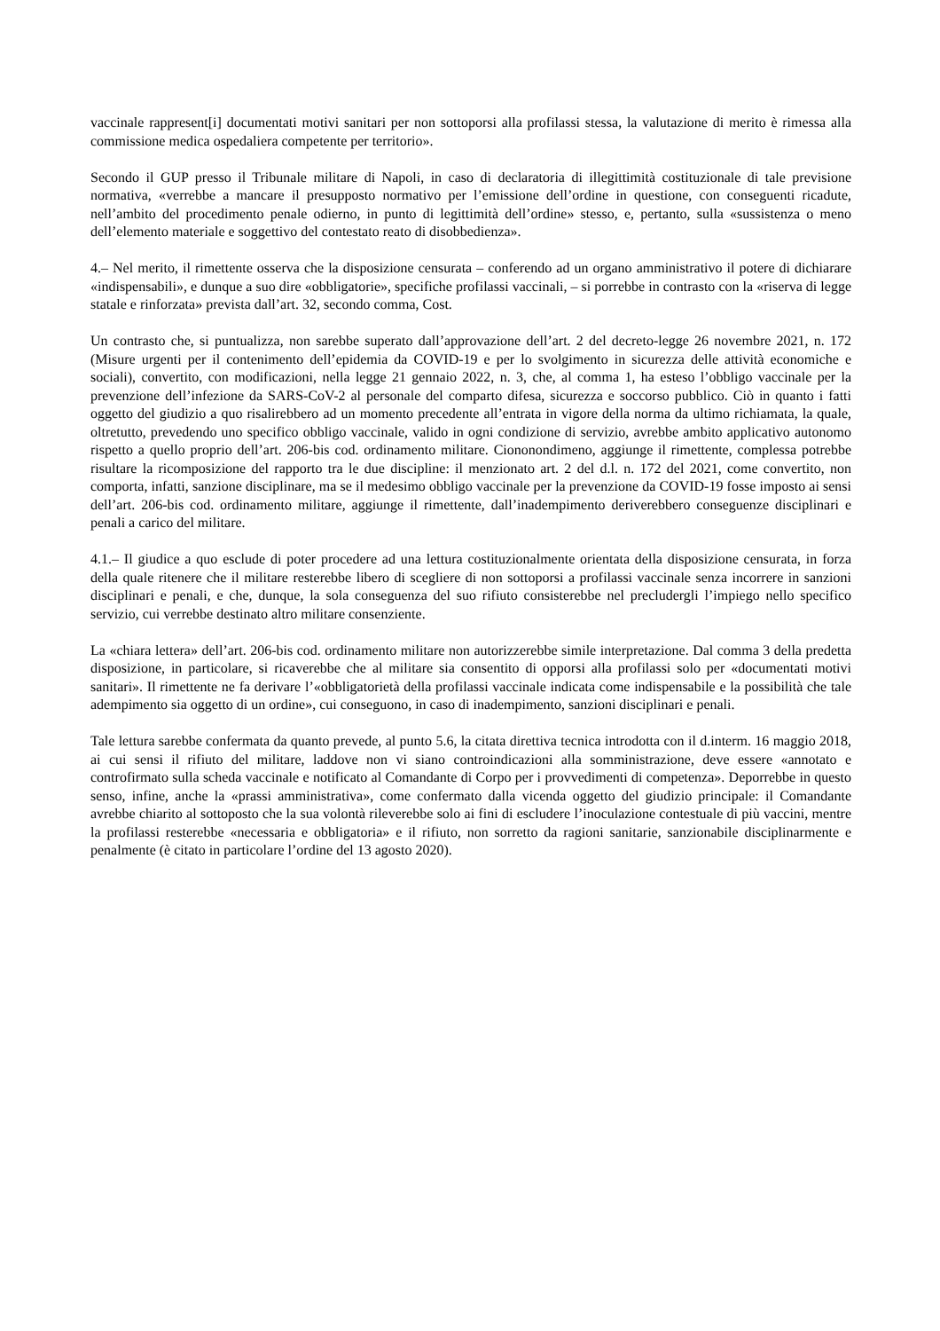vaccinale rappresent[i] documentati motivi sanitari per non sottoporsi alla profilassi stessa, la valutazione di merito è rimessa alla commissione medica ospedaliera competente per territorio».
Secondo il GUP presso il Tribunale militare di Napoli, in caso di declaratoria di illegittimità costituzionale di tale previsione normativa, «verrebbe a mancare il presupposto normativo per l’emissione dell’ordine in questione, con conseguenti ricadute, nell’ambito del procedimento penale odierno, in punto di legittimità dell’ordine» stesso, e, pertanto, sulla «sussistenza o meno dell’elemento materiale e soggettivo del contestato reato di disobbedienza».
4.– Nel merito, il rimettente osserva che la disposizione censurata – conferendo ad un organo amministrativo il potere di dichiarare «indispensabili», e dunque a suo dire «obbligatorie», specifiche profilassi vaccinali, – si porrebbe in contrasto con la «riserva di legge statale e rinforzata» prevista dall’art. 32, secondo comma, Cost.
Un contrasto che, si puntualizza, non sarebbe superato dall’approvazione dell’art. 2 del decreto-legge 26 novembre 2021, n. 172 (Misure urgenti per il contenimento dell’epidemia da COVID-19 e per lo svolgimento in sicurezza delle attività economiche e sociali), convertito, con modificazioni, nella legge 21 gennaio 2022, n. 3, che, al comma 1, ha esteso l’obbligo vaccinale per la prevenzione dell’infezione da SARS-CoV-2 al personale del comparto difesa, sicurezza e soccorso pubblico. Ciò in quanto i fatti oggetto del giudizio a quo risalirebbero ad un momento precedente all’entrata in vigore della norma da ultimo richiamata, la quale, oltretutto, prevedendo uno specifico obbligo vaccinale, valido in ogni condizione di servizio, avrebbe ambito applicativo autonomo rispetto a quello proprio dell’art. 206-bis cod. ordinamento militare. Ciononondimeno, aggiunge il rimettente, complessa potrebbe risultare la ricomposizione del rapporto tra le due discipline: il menzionato art. 2 del d.l. n. 172 del 2021, come convertito, non comporta, infatti, sanzione disciplinare, ma se il medesimo obbligo vaccinale per la prevenzione da COVID-19 fosse imposto ai sensi dell’art. 206-bis cod. ordinamento militare, aggiunge il rimettente, dall’inadempimento deriverebbero conseguenze disciplinari e penali a carico del militare.
4.1.– Il giudice a quo esclude di poter procedere ad una lettura costituzionalmente orientata della disposizione censurata, in forza della quale ritenere che il militare resterebbe libero di scegliere di non sottoporsi a profilassi vaccinale senza incorrere in sanzioni disciplinari e penali, e che, dunque, la sola conseguenza del suo rifiuto consisterebbe nel precludergli l’impiego nello specifico servizio, cui verrebbe destinato altro militare consenziente.
La «chiara lettera» dell’art. 206-bis cod. ordinamento militare non autorizzerebbe simile interpretazione. Dal comma 3 della predetta disposizione, in particolare, si ricaverebbe che al militare sia consentito di opporsi alla profilassi solo per «documentati motivi sanitari». Il rimettente ne fa derivare l’«obbligatorietà della profilassi vaccinale indicata come indispensabile e la possibilità che tale adempimento sia oggetto di un ordine», cui conseguono, in caso di inadempimento, sanzioni disciplinari e penali.
Tale lettura sarebbe confermata da quanto prevede, al punto 5.6, la citata direttiva tecnica introdotta con il d.interm. 16 maggio 2018, ai cui sensi il rifiuto del militare, laddove non vi siano controindicazioni alla somministrazione, deve essere «annotato e controfirmato sulla scheda vaccinale e notificato al Comandante di Corpo per i provvedimenti di competenza». Deporrebbe in questo senso, infine, anche la «prassi amministrativa», come confermato dalla vicenda oggetto del giudizio principale: il Comandante avrebbe chiarito al sottoposto che la sua volontà rileverebbe solo ai fini di escludere l’inoculazione contestuale di più vaccini, mentre la profilassi resterebbe «necessaria e obbligatoria» e il rifiuto, non sorretto da ragioni sanitarie, sanzionabile disciplinarmente e penalmente (è citato in particolare l’ordine del 13 agosto 2020).